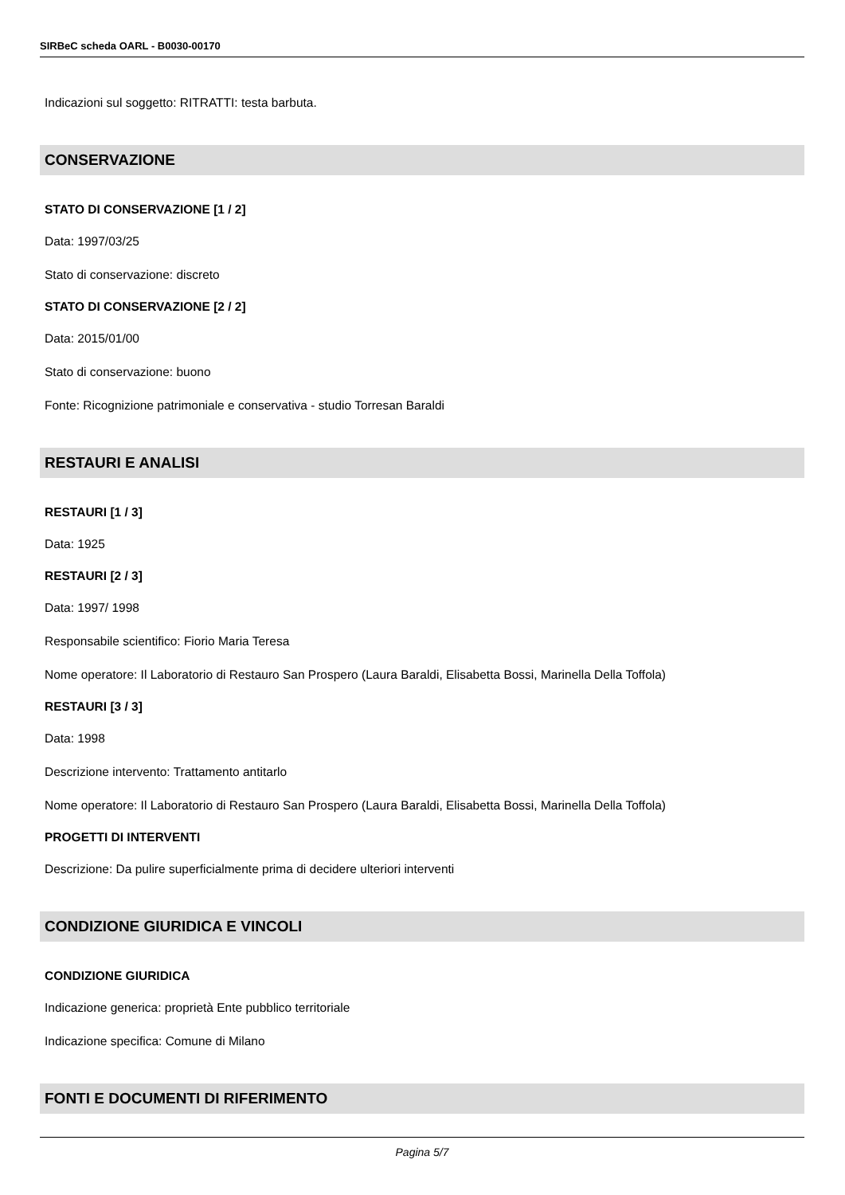SIRBeC scheda OARL - B0030-00170
Indicazioni sul soggetto: RITRATTI: testa barbuta.
CONSERVAZIONE
STATO DI CONSERVAZIONE [1 / 2]
Data: 1997/03/25
Stato di conservazione: discreto
STATO DI CONSERVAZIONE [2 / 2]
Data: 2015/01/00
Stato di conservazione: buono
Fonte: Ricognizione patrimoniale e conservativa - studio Torresan Baraldi
RESTAURI E ANALISI
RESTAURI [1 / 3]
Data: 1925
RESTAURI [2 / 3]
Data: 1997/ 1998
Responsabile scientifico: Fiorio Maria Teresa
Nome operatore: Il Laboratorio di Restauro San Prospero (Laura Baraldi, Elisabetta Bossi, Marinella Della Toffola)
RESTAURI [3 / 3]
Data: 1998
Descrizione intervento: Trattamento antitarlo
Nome operatore: Il Laboratorio di Restauro San Prospero (Laura Baraldi, Elisabetta Bossi, Marinella Della Toffola)
PROGETTI DI INTERVENTI
Descrizione: Da pulire superficialmente prima di decidere ulteriori interventi
CONDIZIONE GIURIDICA E VINCOLI
CONDIZIONE GIURIDICA
Indicazione generica: proprietà Ente pubblico territoriale
Indicazione specifica: Comune di Milano
FONTI E DOCUMENTI DI RIFERIMENTO
Pagina 5/7